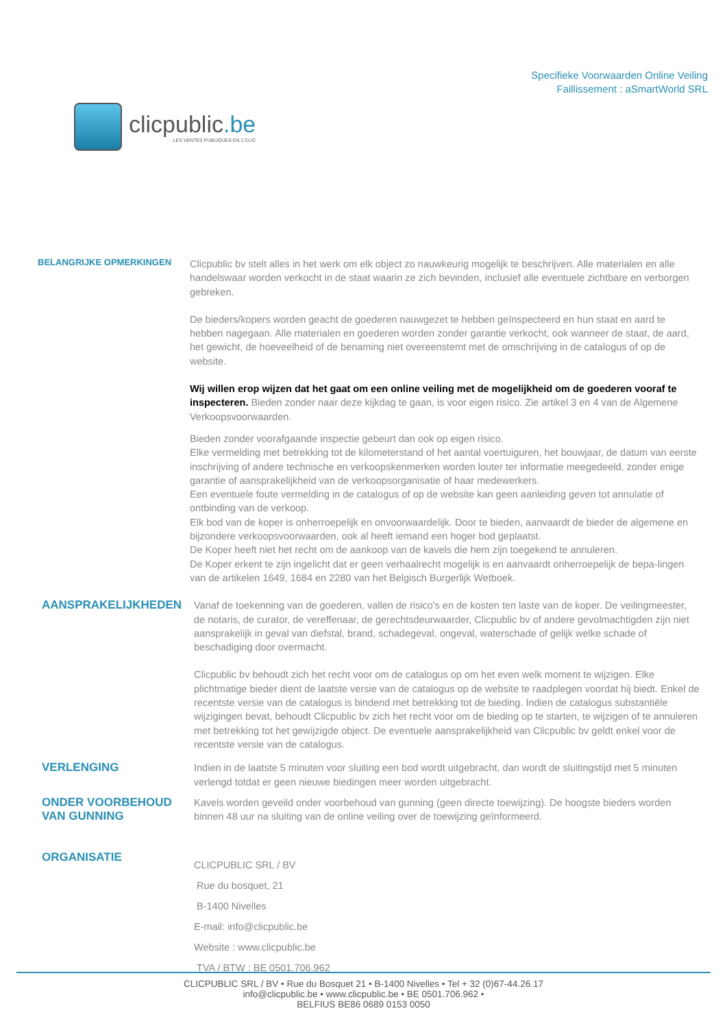clicpublic.be
LES VENTES PUBLIQUES EN 1 CLIC
Specifieke Voorwaarden Online Veiling
Faillissement : aSmartWorld SRL
BELANGRIJKE OPMERKINGEN
Clicpublic bv stelt alles in het werk om elk object zo nauwkeurig mogelijk te beschrijven. Alle materialen en alle handelswaar worden verkocht in de staat waarin ze zich bevinden, inclusief alle eventuele zichtbare en verborgen gebreken.
De bieders/kopers worden geacht de goederen nauwgezet te hebben geïnspecteerd en hun staat en aard te hebben nagegaan. Alle materialen en goederen worden zonder garantie verkocht, ook wanneer de staat, de aard, het gewicht, de hoeveelheid of de benaming niet overeenstemt met de omschrijving in de catalogus of op de website.
Wij willen erop wijzen dat het gaat om een online veiling met de mogelijkheid om de goederen vooraf te inspecteren. Bieden zonder naar deze kijkdag te gaan, is voor eigen risico. Zie artikel 3 en 4 van de Algemene Verkoopsvoorwaarden.
Bieden zonder voorafgaande inspectie gebeurt dan ook op eigen risico.
Elke vermelding met betrekking tot de kilometerstand of het aantal voertuiguren, het bouwjaar, de datum van eerste inschrijving of andere technische en verkoopskenmerken worden louter ter informatie meegedeeld, zonder enige garantie of aansprakelijkheid van de verkoopsorganisatie of haar medewerkers.
Een eventuele foute vermelding in de catalogus of op de website kan geen aanleiding geven tot annulatie of ontbinding van de verkoop.
Elk bod van de koper is onherroepelijk en onvoorwaardelijk. Door te bieden, aanvaardt de bieder de algemene en bijzondere verkoopsvoorwaarden, ook al heeft iemand een hoger bod geplaatst.
De Koper heeft niet het recht om de aankoop van de kavels die hem zijn toegekend te annuleren.
De Koper erkent te zijn ingelicht dat er geen verhaalrecht mogelijk is en aanvaardt onherroepelijk de bepa-lingen van de artikelen 1649, 1684 en 2280 van het Belgisch Burgerlijk Wetboek.
AANSPRAKELIJKHEDEN
Vanaf de toekenning van de goederen, vallen de risico's en de kosten ten laste van de koper. De veilingmeester, de notaris, de curator, de vereffenaar, de gerechtsdeurwaarder, Clicpublic bv of andere gevolmachtigden zijn niet aansprakelijk in geval van diefstal, brand, schadegeval, ongeval, waterschade of gelijk welke schade of beschadiging door overmacht.
Clicpublic bv behoudt zich het recht voor om de catalogus op om het even welk moment te wijzigen. Elke plichtmatige bieder dient de laatste versie van de catalogus op de website te raadplegen voordat hij biedt. Enkel de recentste versie van de catalogus is bindend met betrekking tot de bieding. Indien de catalogus substantiële wijzigingen bevat, behoudt Clicpublic bv zich het recht voor om de bieding op te starten, te wijzigen of te annuleren met betrekking tot het gewijzigde object. De eventuele aansprakelijkheid van Clicpublic bv geldt enkel voor de recentste versie van de catalogus.
VERLENGING
Indien in de laatste 5 minuten voor sluiting een bod wordt uitgebracht, dan wordt de sluitingstijd met 5 minuten verlengd totdat er geen nieuwe biedingen meer worden uitgebracht.
ONDER VOORBEHOUD VAN GUNNING
Kavels worden geveild onder voorbehoud van gunning (geen directe toewijzing). De hoogste bieders worden binnen 48 uur na sluiting van de online veiling over de toewijzing geïnformeerd.
ORGANISATIE
CLICPUBLIC SRL / BV
Rue du bosquet, 21
B-1400 Nivelles
E-mail: info@clicpublic.be
Website : www.clicpublic.be
TVA / BTW : BE 0501.706.962
CLICPUBLIC SRL / BV • Rue du Bosquet 21 • B-1400 Nivelles • Tel + 32 (0)67-44.26.17
info@clicpublic.be • www.clicpublic.be • BE 0501.706.962 •
BELFIUS BE86 0689 0153 0050